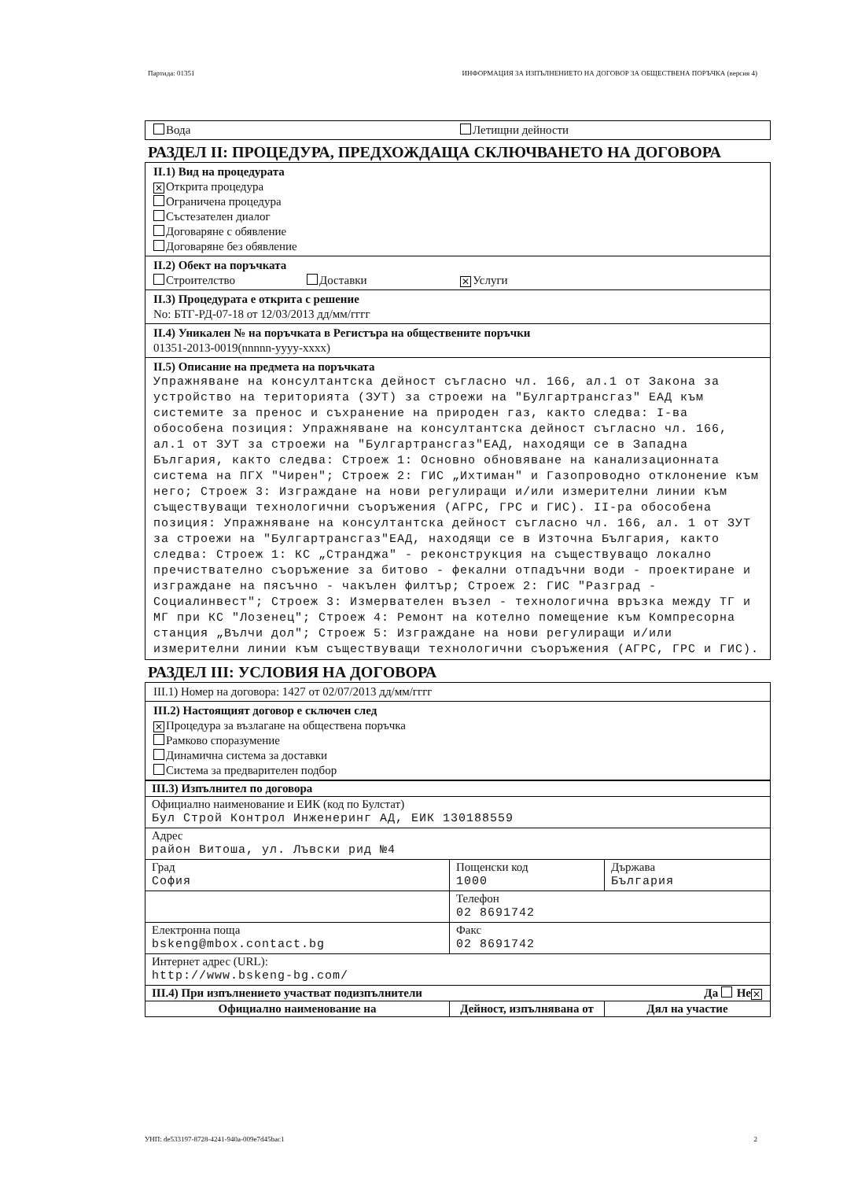Партида: 01351 ИНФОРМАЦИЯ ЗА ИЗПЪЛНЕНИЕТО НА ДОГОВОР ЗА ОБЩЕСТВЕНА ПОРЪЧКА (версия 4)
Вода Летищни дейности
РАЗДЕЛ II: ПРОЦЕДУРА, ПРЕДХОЖДАЩА СКЛЮЧВАНЕТО НА ДОГОВОРА
II.1) Вид на процедурата
✕ Открита процедура
Ограничена процедура
Състезателен диалог
Договаряне с обявление
Договаряне без обявление
II.2) Обект на поръчката
Строителство Доставки ✕ Услуги
II.3) Процедурата е открита с решение
No: БТГ-РД-07-18 от 12/03/2013 дд/мм/гггг
II.4) Уникален № на поръчката в Регистъра на обществените поръчки
01351-2013-0019(nnnnn-yyyy-xxxx)
II.5) Описание на предмета на поръчката
Упражняване на консултантска дейност съгласно чл. 166, ал.1 от Закона за устройство на територията (ЗУТ) за строежи на "Булгартрансгаз" ЕАД към системите за пренос и съхранение на природен газ, както следва: I-ва обособена позиция: Упражняване на консултантска дейност съгласно чл. 166, ал.1 от ЗУТ за строежи на "Булгартрансгаз"ЕАД, находящи се в Западна България, както следва: Строеж 1: Основно обновяване на канализационната система на ПГХ "Чирен"; Строеж 2: ГИС „Ихтиман" и Газопроводно отклонение към него; Строеж 3: Изграждане на нови регулиращи и/или измерителни линии към съществуващи технологични съоръжения (АГРС, ГРС и ГИС). II-ра обособена позиция: Упражняване на консултантска дейност съгласно чл. 166, ал. 1 от ЗУТ за строежи на "Булгартрансгаз"ЕАД, находящи се в Източна България, както следва: Строеж 1: КС „Странджа" - реконструкция на съществуващо локално пречиствателно съоръжение за битово - фекални отпадъчни води - проектиране и изграждане на пясъчно - чакълен филтър; Строеж 2: ГИС "Разград - Социалинвест"; Строеж 3: Измервателен възел - технологична връзка между ТГ и МГ при КС "Лозенец"; Строеж 4: Ремонт на котелно помещение към Компресорна станция „Вълчи дол"; Строеж 5: Изграждане на нови регулиращи и/или измерителни линии към съществуващи технологични съоръжения (АГРС, ГРС и ГИС).
РАЗДЕЛ III: УСЛОВИЯ НА ДОГОВОРА
III.1) Номер на договора: 1427 от 02/07/2013 дд/мм/гггг
III.2) Настоящият договор е сключен след
✕ Процедура за възлагане на обществена поръчка
Рамково споразумение
Динамична система за доставки
Система за предварителен подбор
| III.3) Изпълнител по договора | | |
| Официално наименование и ЕИК (код по Булстат) Бул Строй Контрол Инженеринг АД, ЕИК 130188559 | | |
| Адрес район Витоша, ул. Лъвски рид №4 | | |
| Град София | Пощенски код 1000 | Държава България |
| | Телефон 02 8691742 | |
| Електронна поща bskeng@mbox.contact.bg | Факс 02 8691742 | |
| Интернет адрес (URL): http://www.bskeng-bg.com/ | | |
| III.4) При изпълнението участват подизпълнители Да Не ✕ | | |
| Официално наименование на | Дейност, изпълнявана от | Дял на участие |
УНП: de533197-8728-4241-940a-009e7d45bac1 2